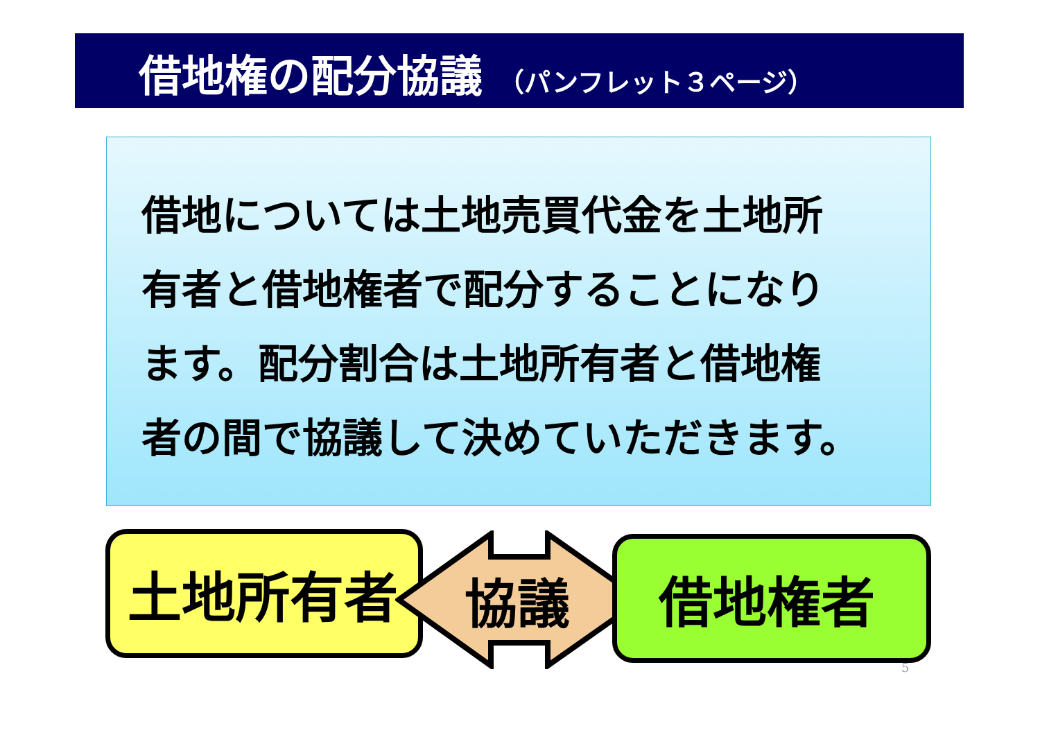借地権の配分協議 （パンフレット３ページ）
借地については土地売買代金を土地所
有者と借地権者で配分することになり
ます。配分割合は土地所有者と借地権
者の間で協議して決めていただきます。
土地所有者 協議 借地権者
5